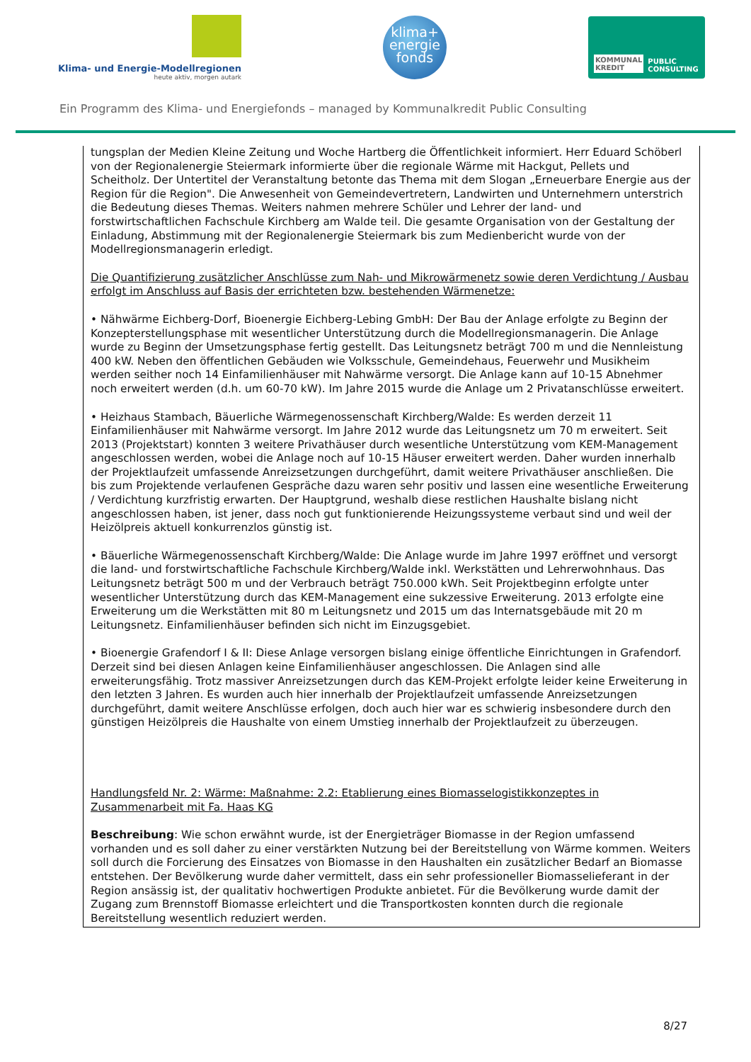Klima- und Energie-Modellregionen
heute aktiv, morgen autark
klima+
energie
fonds
KOMMUNAL
KREDIT PUBLIC
CONSULTING
Ein Programm des Klima- und Energiefonds – managed by Kommunalkredit Public Consulting
tungsplan der Medien Kleine Zeitung und Woche Hartberg die Öffentlichkeit informiert. Herr Eduard Schöberl von der Regionalenergie Steiermark informierte über die regionale Wärme mit Hackgut, Pellets und Scheitholz. Der Untertitel der Veranstaltung betonte das Thema mit dem Slogan „Erneuerbare Energie aus der Region für die Region". Die Anwesenheit von Gemeindevertretern, Landwirten und Unternehmern unterstrich die Bedeutung dieses Themas. Weiters nahmen mehrere Schüler und Lehrer der land- und forstwirtschaftlichen Fachschule Kirchberg am Walde teil. Die gesamte Organisation von der Gestaltung der Einladung, Abstimmung mit der Regionalenergie Steiermark bis zum Medienbericht wurde von der Modellregionsmanagerin erledigt.
Die Quantifizierung zusätzlicher Anschlüsse zum Nah- und Mikrowärmenetz sowie deren Verdichtung / Ausbau erfolgt im Anschluss auf Basis der errichteten bzw. bestehenden Wärmenetze:
• Nähwärme Eichberg-Dorf, Bioenergie Eichberg-Lebing GmbH: Der Bau der Anlage erfolgte zu Beginn der Konzepterstellungsphase mit wesentlicher Unterstützung durch die Modellregionsmanagerin. Die Anlage wurde zu Beginn der Umsetzungsphase fertig gestellt. Das Leitungsnetz beträgt 700 m und die Nennleistung 400 kW. Neben den öffentlichen Gebäuden wie Volksschule, Gemeindehaus, Feuerwehr und Musikheim werden seither noch 14 Einfamilienhäuser mit Nahwärme versorgt. Die Anlage kann auf 10-15 Abnehmer noch erweitert werden (d.h. um 60-70 kW). Im Jahre 2015 wurde die Anlage um 2 Privatanschlüsse erweitert.
• Heizhaus Stambach, Bäuerliche Wärmegenossenschaft Kirchberg/Walde: Es werden derzeit 11 Einfamilienhäuser mit Nahwärme versorgt. Im Jahre 2012 wurde das Leitungsnetz um 70 m erweitert. Seit 2013 (Projektstart) konnten 3 weitere Privathäuser durch wesentliche Unterstützung vom KEM-Management angeschlossen werden, wobei die Anlage noch auf 10-15 Häuser erweitert werden. Daher wurden innerhalb der Projektlaufzeit umfassende Anreizsetzungen durchgeführt, damit weitere Privathäuser anschließen. Die bis zum Projektende verlaufenen Gespräche dazu waren sehr positiv und lassen eine wesentliche Erweiterung / Verdichtung kurzfristig erwarten. Der Hauptgrund, weshalb diese restlichen Haushalte bislang nicht angeschlossen haben, ist jener, dass noch gut funktionierende Heizungssysteme verbaut sind und weil der Heizölpreis aktuell konkurrenzlos günstig ist.
• Bäuerliche Wärmegenossenschaft Kirchberg/Walde: Die Anlage wurde im Jahre 1997 eröffnet und versorgt die land- und forstwirtschaftliche Fachschule Kirchberg/Walde inkl. Werkstätten und Lehrerwohnhaus. Das Leitungsnetz beträgt 500 m und der Verbrauch beträgt 750.000 kWh. Seit Projektbeginn erfolgte unter wesentlicher Unterstützung durch das KEM-Management eine sukzessive Erweiterung. 2013 erfolgte eine Erweiterung um die Werkstätten mit 80 m Leitungsnetz und 2015 um das Internatsgebäude mit 20 m Leitungsnetz. Einfamilienhäuser befinden sich nicht im Einzugsgebiet.
• Bioenergie Grafendorf I & II: Diese Anlage versorgen bislang einige öffentliche Einrichtungen in Grafendorf. Derzeit sind bei diesen Anlagen keine Einfamilienhäuser angeschlossen. Die Anlagen sind alle erweiterungsfähig. Trotz massiver Anreizsetzungen durch das KEM-Projekt erfolgte leider keine Erweiterung in den letzten 3 Jahren. Es wurden auch hier innerhalb der Projektlaufzeit umfassende Anreizsetzungen durchgeführt, damit weitere Anschlüsse erfolgen, doch auch hier war es schwierig insbesondere durch den günstigen Heizölpreis die Haushalte von einem Umstieg innerhalb der Projektlaufzeit zu überzeugen.
Handlungsfeld Nr. 2: Wärme: Maßnahme: 2.2: Etablierung eines Biomasselogistikkonzeptes in Zusammenarbeit mit Fa. Haas KG
Beschreibung: Wie schon erwähnt wurde, ist der Energieträger Biomasse in der Region umfassend vorhanden und es soll daher zu einer verstärkten Nutzung bei der Bereitstellung von Wärme kommen. Weiters soll durch die Forcierung des Einsatzes von Biomasse in den Haushalten ein zusätzlicher Bedarf an Biomasse entstehen. Der Bevölkerung wurde daher vermittelt, dass ein sehr professioneller Biomasselieferant in der Region ansässig ist, der qualitativ hochwertigen Produkte anbietet. Für die Bevölkerung wurde damit der Zugang zum Brennstoff Biomasse erleichtert und die Transportkosten konnten durch die regionale Bereitstellung wesentlich reduziert werden.
8/27